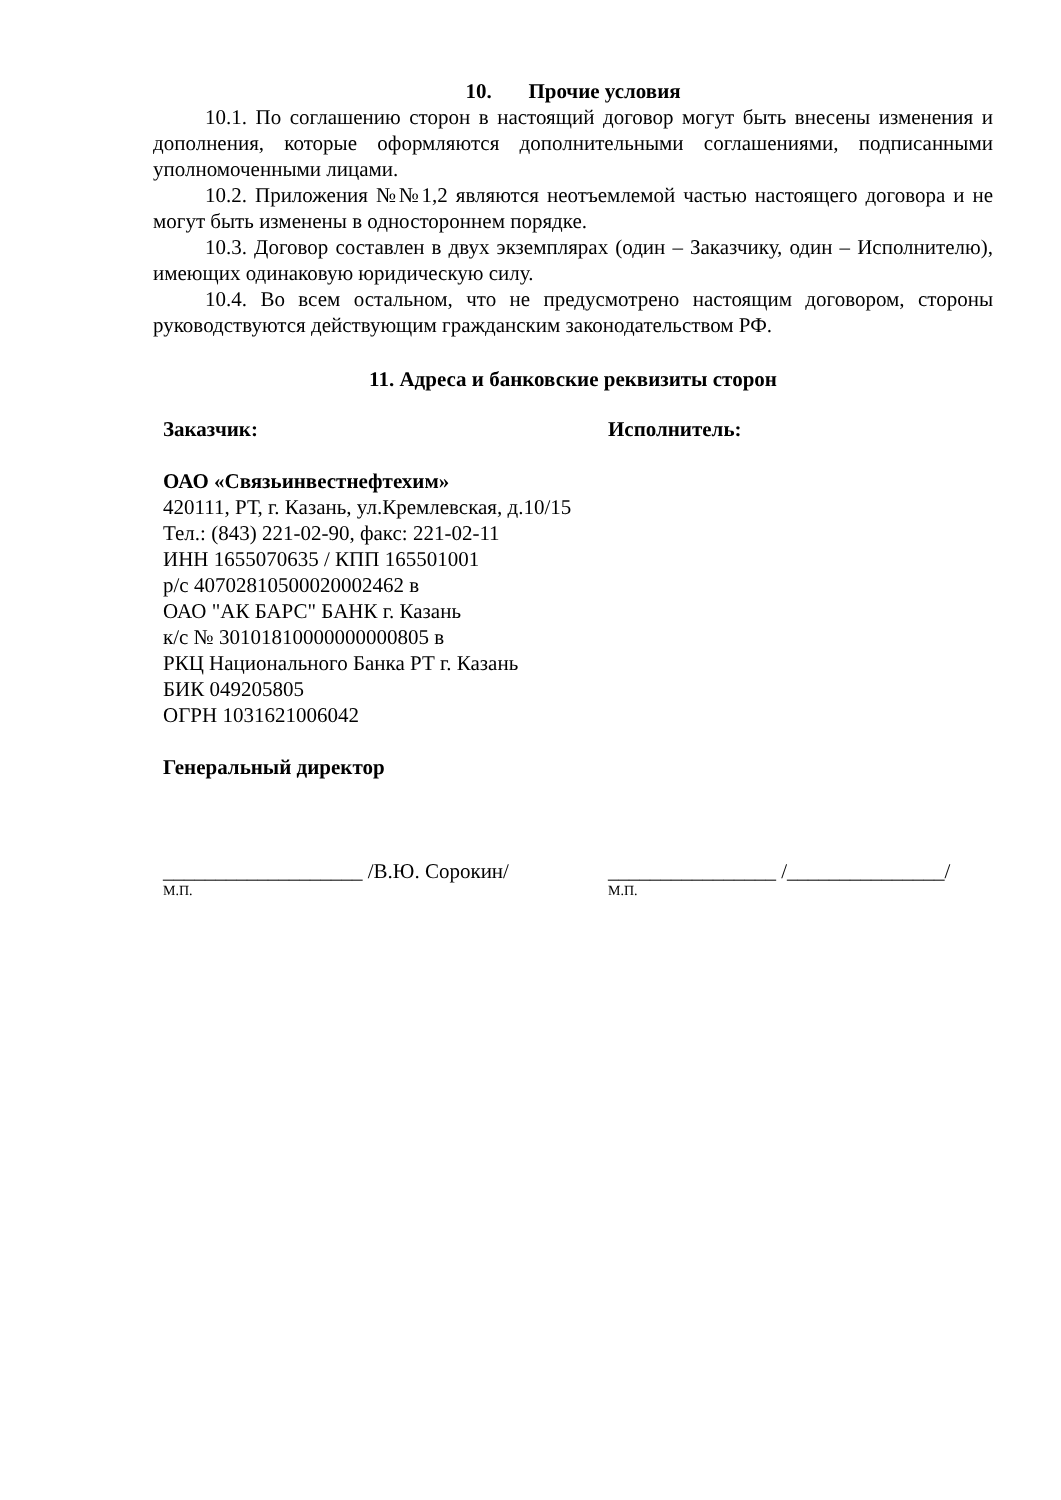10. Прочие условия
10.1. По соглашению сторон в настоящий договор могут быть внесены изменения и дополнения, которые оформляются дополнительными соглашениями, подписанными уполномоченными лицами.
10.2. Приложения №№1,2 являются неотъемлемой частью настоящего договора и не могут быть изменены в одностороннем порядке.
10.3. Договор составлен в двух экземплярах (один – Заказчику, один – Исполнителю), имеющих одинаковую юридическую силу.
10.4. Во всем остальном, что не предусмотрено настоящим договором, стороны руководствуются действующим гражданским законодательством РФ.
11. Адреса и банковские реквизиты сторон
Заказчик:
ОАО «Связьинвестнефтехим»
420111, РТ, г. Казань, ул.Кремлевская, д.10/15
Тел.: (843) 221-02-90, факс: 221-02-11
ИНН 1655070635 / КПП 165501001
р/с 40702810500020002462 в
ОАО "АК БАРС" БАНК г. Казань
к/с № 30101810000000000805 в
РКЦ Национального Банка РТ г. Казань
БИК 049205805
ОГРН 1031621006042
Генеральный директор
___________________ /В.Ю. Сорокин/
М.П.
Исполнитель:
________________ /_______________/
М.П.